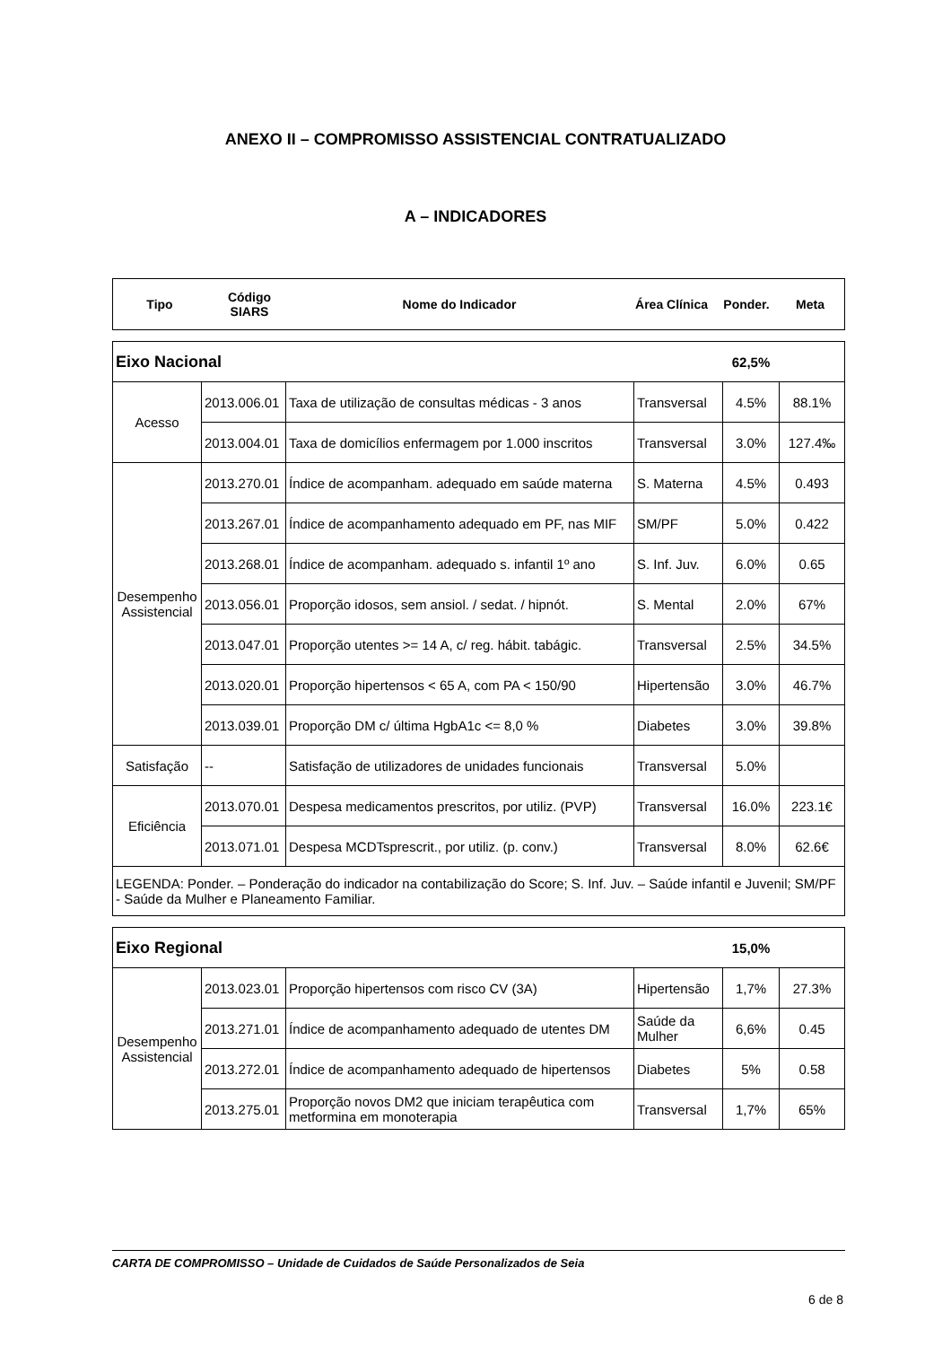ANEXO II – COMPROMISSO ASSISTENCIAL CONTRATUALIZADO
A – INDICADORES
| Tipo | Código SIARS | Nome do Indicador | Área Clínica | Ponder. | Meta |
| --- | --- | --- | --- | --- | --- |
| Eixo Nacional | | | | 62,5% | |
| Acesso | 2013.006.01 | Taxa de utilização de consultas médicas - 3 anos | Transversal | 4.5% | 88.1% |
| | 2013.004.01 | Taxa de domicílios enfermagem por 1.000 inscritos | Transversal | 3.0% | 127.4‰ |
| Desempenho Assistencial | 2013.270.01 | Índice de acompanham. adequado em saúde materna | S. Materna | 4.5% | 0.493 |
| | 2013.267.01 | Índice de acompanhamento adequado em PF, nas MIF | SM/PF | 5.0% | 0.422 |
| | 2013.268.01 | Índice de acompanham. adequado s. infantil 1º ano | S. Inf. Juv. | 6.0% | 0.65 |
| | 2013.056.01 | Proporção idosos, sem ansiol. / sedat. / hipnót. | S. Mental | 2.0% | 67% |
| | 2013.047.01 | Proporção utentes >= 14 A, c/ reg. hábit. tabágic. | Transversal | 2.5% | 34.5% |
| | 2013.020.01 | Proporção hipertensos < 65 A, com PA < 150/90 | Hipertensão | 3.0% | 46.7% |
| | 2013.039.01 | Proporção DM c/ última HgbA1c <= 8,0 % | Diabetes | 3.0% | 39.8% |
| Satisfação | -- | Satisfação de utilizadores de unidades funcionais | Transversal | 5.0% | |
| Eficiência | 2013.070.01 | Despesa medicamentos prescritos, por utiliz. (PVP) | Transversal | 16.0% | 223.1€ |
| | 2013.071.01 | Despesa MCDTsprescrit., por utiliz. (p. conv.) | Transversal | 8.0% | 62.6€ |
| LEGENDA: Ponder. – Ponderação do indicador na contabilização do Score; S. Inf. Juv. – Saúde infantil e Juvenil; SM/PF - Saúde da Mulher e Planeamento Familiar. | | | | | |
| Eixo Regional | | | | 15,0% | |
| Desempenho Assistencial | 2013.023.01 | Proporção hipertensos com risco CV (3A) | Hipertensão | 1,7% | 27.3% |
| | 2013.271.01 | Índice de acompanhamento adequado de utentes DM | Saúde da Mulher | 6,6% | 0.45 |
| | 2013.272.01 | Índice de acompanhamento adequado de hipertensos | Diabetes | 5% | 0.58 |
| | 2013.275.01 | Proporção novos DM2 que iniciam terapêutica com metformina em monoterapia | Transversal | 1,7% | 65% |
CARTA DE COMPROMISSO – Unidade de Cuidados de Saúde Personalizados de Seia
6 de 8